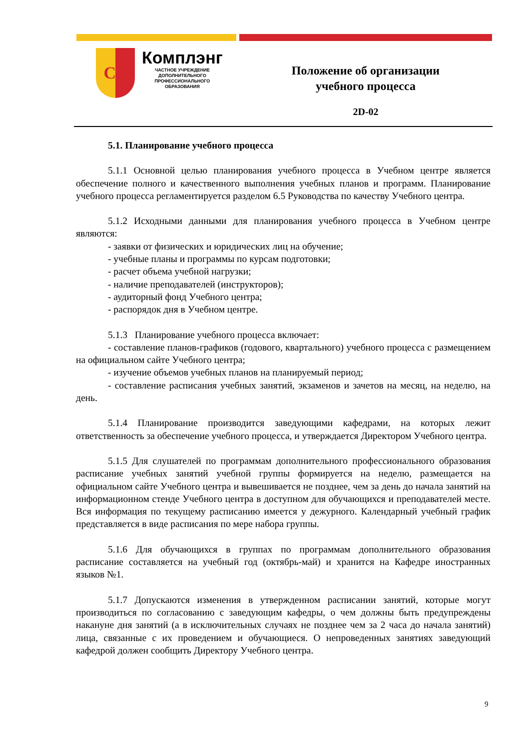CL
Комплэнг
ЧАСТНОЕ УЧРЕЖДЕНИЕ
ДОПОЛНИТЕЛЬНОГО
ПРОФЕССИОНАЛЬНОГО
ОБРАЗОВАНИЯ
Положение об организации
учебного процесса
2D-02
5.1. Планирование учебного процесса
5.1.1 Основной целью планирования учебного процесса в Учебном центре является обеспечение полного и качественного выполнения учебных планов и программ. Планирование учебного процесса регламентируется разделом 6.5 Руководства по качеству Учебного центра.
5.1.2 Исходными данными для планирования учебного процесса в Учебном центре являются:
- заявки от физических и юридических лиц на обучение;
- учебные планы и программы по курсам подготовки;
- расчет объема учебной нагрузки;
- наличие преподавателей (инструкторов);
- аудиторный фонд Учебного центра;
- распорядок дня в Учебном центре.
5.1.3 Планирование учебного процесса включает:
- составление планов-графиков (годового, квартального) учебного процесса с размещением на официальном сайте Учебного центра;
- изучение объемов учебных планов на планируемый период;
- составление расписания учебных занятий, экзаменов и зачетов на месяц, на неделю, на день.
5.1.4 Планирование производится заведующими кафедрами, на которых лежит ответственность за обеспечение учебного процесса, и утверждается Директором Учебного центра.
5.1.5 Для слушателей по программам дополнительного профессионального образования расписание учебных занятий учебной группы формируется на неделю, размещается на официальном сайте Учебного центра и вывешивается не позднее, чем за день до начала занятий на информационном стенде Учебного центра в доступном для обучающихся и преподавателей месте. Вся информация по текущему расписанию имеется у дежурного. Календарный учебный график представляется в виде расписания по мере набора группы.
5.1.6 Для обучающихся в группах по программам дополнительного образования расписание составляется на учебный год (октябрь-май) и хранится на Кафедре иностранных языков №1.
5.1.7 Допускаются изменения в утвержденном расписании занятий, которые могут производиться по согласованию с заведующим кафедры, о чем должны быть предупреждены накануне дня занятий (а в исключительных случаях не позднее чем за 2 часа до начала занятий) лица, связанные с их проведением и обучающиеся. О непроведенных занятиях заведующий кафедрой должен сообщить Директору Учебного центра.
9